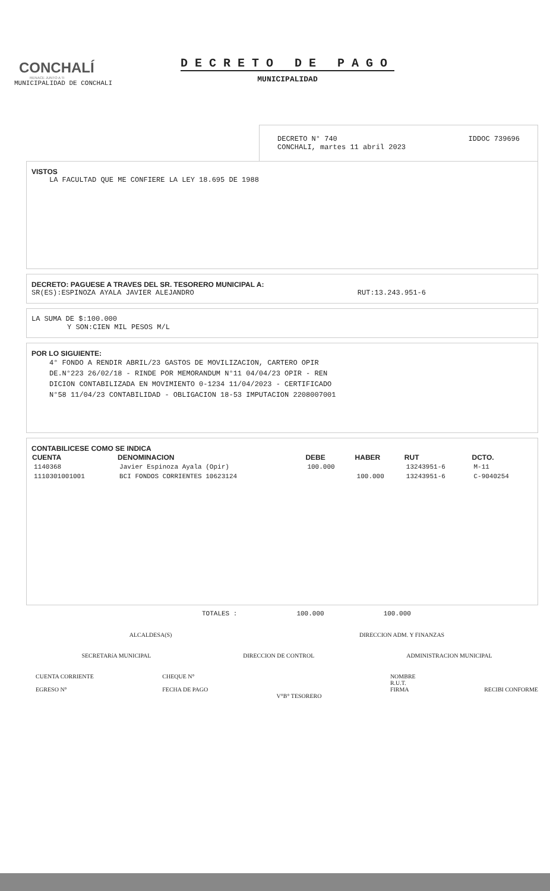CONCHALÍ
RENACE JUNTO A TI
MUNICIPALIDAD DE CONCHALI
DECRETO DE PAGO
MUNICIPALIDAD
DECRETO N° 740
CONCHALI, martes 11 abril 2023
IDDOC 739696
VISTOS
LA FACULTAD QUE ME CONFIERE LA LEY 18.695 DE 1988
DECRETO: PAGUESE A TRAVES DEL SR. TESORERO MUNICIPAL A:
SR(ES):ESPINOZA AYALA JAVIER ALEJANDRO RUT:13.243.951-6
LA SUMA DE $:100.000
Y SON:CIEN MIL PESOS M/L
POR LO SIGUIENTE:
4° FONDO A RENDIR ABRIL/23 GASTOS DE MOVILIZACION, CARTERO OPIR
DE.N°223 26/02/18 - RINDE POR MEMORANDUM N°11 04/04/23 OPIR - REN
DICION CONTABILIZADA EN MOVIMIENTO 0-1234 11/04/2023 - CERTIFICADO
N°58 11/04/23 CONTABILIDAD - OBLIGACION 18-53 IMPUTACION 2208007001
CONTABILICESE COMO SE INDICA
| CUENTA | DENOMINACION | DEBE | HABER | RUT | DCTO. |
| --- | --- | --- | --- | --- | --- |
| 1140368 | Javier Espinoza Ayala (Opir) | 100.000 | | 13243951-6 | M-11 |
| 1110301001001 | BCI FONDOS CORRIENTES 10623124 | | 100.000 | 13243951-6 | C-9040254 |
TOTALES : 100.000 100.000
ALCALDESA(S) DIRECCION ADM. Y FINANZAS
SECRETARíA MUNICIPAL DIRECCION DE CONTROL ADMINISTRACION MUNICIPAL
CUENTA CORRIENTE
EGRESO N° CHEQUE N°
FECHA DE PAGO
V°B° TESORERO NOMBRE
R.U.T.
FIRMA
RECIBI CONFORME